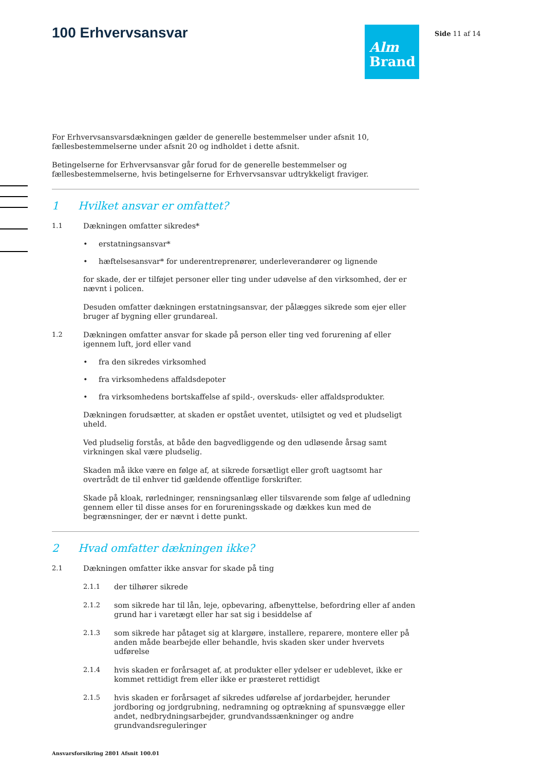Side 11 af 14
100 Erhvervsansvar
Alm
Brand
For Erhvervsansvarsdækningen gælder de generelle bestemmelser under afsnit 10, fællesbestemmelserne under afsnit 20 og indholdet i dette afsnit.
Betingelserne for Erhvervsansvar går forud for de generelle bestemmelser og fællesbestemmelserne, hvis betingelserne for Erhvervsansvar udtrykkeligt fraviger.
1 Hvilket ansvar er omfattet?
1.1 Dækningen omfatter sikredes*
• erstatningsansvar*
• hæftelsesansvar* for underentreprenører, underleverandører og lignende
for skade, der er tilføjet personer eller ting under udøvelse af den virksomhed, der er nævnt i policen.
Desuden omfatter dækningen erstatningsansvar, der pålægges sikrede som ejer eller bruger af bygning eller grundareal.
1.2 Dækningen omfatter ansvar for skade på person eller ting ved forurening af eller igennem luft, jord eller vand
• fra den sikredes virksomhed
• fra virksomhedens affaldsdepoter
• fra virksomhedens bortskaffelse af spild-, overskuds- eller affaldsprodukter.
Dækningen forudsætter, at skaden er opstået uventet, utilsigtet og ved et pludseligt uheld.
Ved pludselig forstås, at både den bagvedliggende og den udløsende årsag samt virkningen skal være pludselig.
Skaden må ikke være en følge af, at sikrede forsætligt eller groft uagtsomt har overtrådt de til enhver tid gældende offentlige forskrifter.
Skade på kloak, rørledninger, rensningsanlæg eller tilsvarende som følge af udledning gennem eller til disse anses for en forureningsskade og dækkes kun med de begrænsninger, der er nævnt i dette punkt.
2 Hvad omfatter dækningen ikke?
2.1 Dækningen omfatter ikke ansvar for skade på ting
2.1.1 der tilhører sikrede
2.1.2 som sikrede har til lån, leje, opbevaring, afbenyttelse, befordring eller af anden grund har i varetægt eller har sat sig i besiddelse af
2.1.3 som sikrede har påtaget sig at klargøre, installere, reparere, montere eller på anden måde bearbejde eller behandle, hvis skaden sker under hvervets udførelse
2.1.4 hvis skaden er forårsaget af, at produkter eller ydelser er udeblevet, ikke er kommet rettidigt frem eller ikke er præsteret rettidigt
2.1.5 hvis skaden er forårsaget af sikredes udførelse af jordarbejder, herunder jordboring og jordgrubning, nedramning og optrækning af spunsvægge eller andet, nedbrydningsarbejder, grundvandssænkninger og andre grundvandsreguleringer
Ansvarsforsikring 2801 Afsnit 100.01